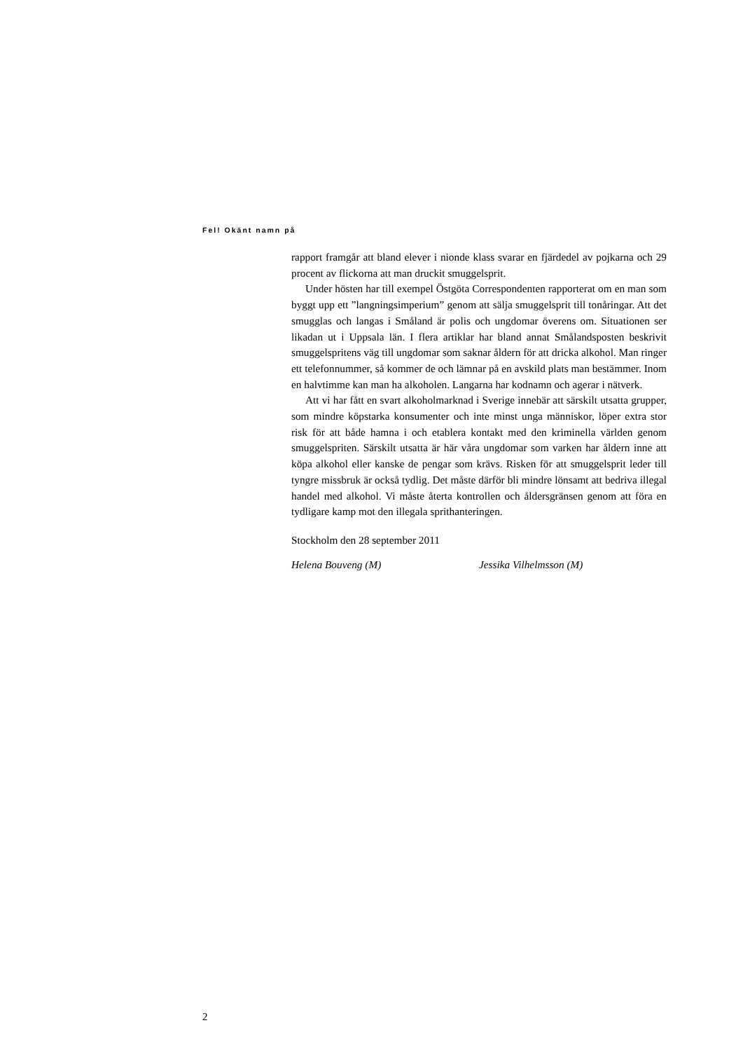Fel! Okänt namn på
rapport framgår att bland elever i nionde klass svarar en fjärdedel av pojkarna och 29 procent av flickorna att man druckit smuggelsprit.
Under hösten har till exempel Östgöta Correspondenten rapporterat om en man som byggt upp ett ”langningsimperium” genom att sälja smuggelsprit till tonåringar. Att det smugglas och langas i Småland är polis och ungdomar överens om. Situationen ser likadan ut i Uppsala län. I flera artiklar har bland annat Smålandsposten beskrivit smuggelspritens väg till ungdomar som saknar åldern för att dricka alkohol. Man ringer ett telefonnummer, så kommer de och lämnar på en avskild plats man bestämmer. Inom en halvtimme kan man ha alkoholen. Langarna har kodnamn och agerar i nätverk.
Att vi har fått en svart alkoholmarknad i Sverige innebär att särskilt utsatta grupper, som mindre köpstarka konsumenter och inte minst unga människor, löper extra stor risk för att både hamna i och etablera kontakt med den kriminella världen genom smuggelspriten. Särskilt utsatta är här våra ungdomar som varken har åldern inne att köpa alkohol eller kanske de pengar som krävs. Risken för att smuggelsprit leder till tyngre missbruk är också tydlig. Det måste därför bli mindre lönsamt att bedriva illegal handel med alkohol. Vi måste återta kontrollen och åldersgränsen genom att föra en tydligare kamp mot den illegala sprithanteringen.
Stockholm den 28 september 2011
Helena Bouveng (M) Jessika Vilhelmsson (M)
2